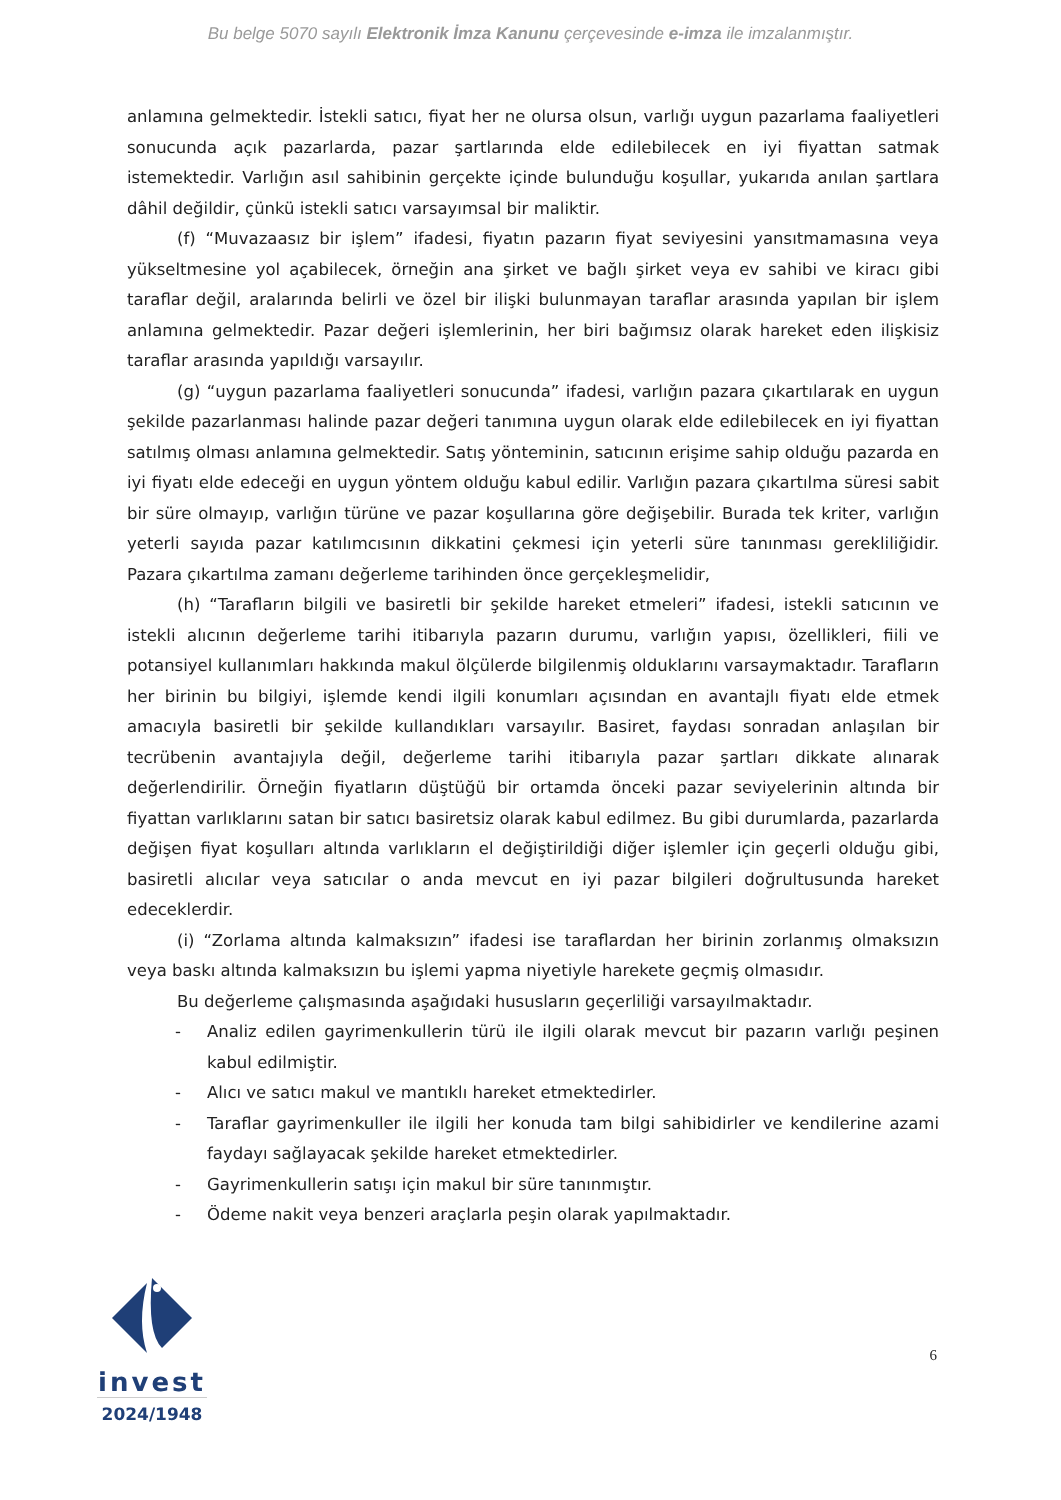Bu belge 5070 sayılı Elektronik İmza Kanunu çerçevesinde e-imza ile imzalanmıştır.
anlamına gelmektedir. İstekli satıcı, fiyat her ne olursa olsun, varlığı uygun pazarlama faaliyetleri sonucunda açık pazarlarda, pazar şartlarında elde edilebilecek en iyi fiyattan satmak istemektedir. Varlığın asıl sahibinin gerçekte içinde bulunduğu koşullar, yukarıda anılan şartlara dâhil değildir, çünkü istekli satıcı varsayımsal bir maliktir.
(f) “Muvazaasız bir işlem” ifadesi, fiyatın pazarın fiyat seviyesini yansıtmamasına veya yükseltmesine yol açabilecek, örneğin ana şirket ve bağlı şirket veya ev sahibi ve kiracı gibi taraflar değil, aralarında belirli ve özel bir ilişki bulunmayan taraflar arasında yapılan bir işlem anlamına gelmektedir. Pazar değeri işlemlerinin, her biri bağımsız olarak hareket eden ilişkisiz taraflar arasında yapıldığı varsayılır.
(g) “uygun pazarlama faaliyetleri sonucunda” ifadesi, varlığın pazara çıkartılarak en uygun şekilde pazarlanması halinde pazar değeri tanımına uygun olarak elde edilebilecek en iyi fiyattan satılmış olması anlamına gelmektedir. Satış yönteminin, satıcının erişime sahip olduğu pazarda en iyi fiyatı elde edeceği en uygun yöntem olduğu kabul edilir. Varlığın pazara çıkartılma süresi sabit bir süre olmayıp, varlığın türüne ve pazar koşullarına göre değişebilir. Burada tek kriter, varlığın yeterli sayıda pazar katılımcısının dikkatini çekmesi için yeterli süre tanınması gerekliliğidir. Pazara çıkartılma zamanı değerleme tarihinden önce gerçekleşmelidir,
(h) “Tarafların bilgili ve basiretli bir şekilde hareket etmeleri” ifadesi, istekli satıcının ve istekli alıcının değerleme tarihi itibarıyla pazarın durumu, varlığın yapısı, özellikleri, fiili ve potansiyel kullanımları hakkında makul ölçülerde bilgilenmiş olduklarını varsaymaktadır. Tarafların her birinin bu bilgiyi, işlemde kendi ilgili konumları açısından en avantajlı fiyatı elde etmek amacıyla basiretli bir şekilde kullandıkları varsayılır. Basiret, faydası sonradan anlaşılan bir tecrübenin avantajıyla değil, değerleme tarihi itibarıyla pazar şartları dikkate alınarak değerlendirilir. Örneğin fiyatların düştüğü bir ortamda önceki pazar seviyelerinin altında bir fiyattan varlıklarını satan bir satıcı basiretsiz olarak kabul edilmez. Bu gibi durumlarda, pazarlarda değişen fiyat koşulları altında varlıkların el değiştirildiği diğer işlemler için geçerli olduğu gibi, basiretli alıcılar veya satıcılar o anda mevcut en iyi pazar bilgileri doğrultusunda hareket edeceklerdir.
(i) “Zorlama altında kalmaksızın” ifadesi ise taraflardan her birinin zorlanmış olmaksızın veya baskı altında kalmaksızın bu işlemi yapma niyetiyle harekete geçmiş olmasıdır.
Bu değerleme çalışmasında aşağıdaki hususların geçerliliği varsayılmaktadır.
- Analiz edilen gayrimenkullerin türü ile ilgili olarak mevcut bir pazarın varlığı peşinen kabul edilmiştir.
- Alıcı ve satıcı makul ve mantıklı hareket etmektedirler.
- Taraflar gayrimenkuller ile ilgili her konuda tam bilgi sahibidirler ve kendilerine azami faydayı sağlayacak şekilde hareket etmektedirler.
- Gayrimenkullerin satışı için makul bir süre tanınmıştır.
- Ödeme nakit veya benzeri araçlarla peşin olarak yapılmaktadır.
invest
2024/1948
6